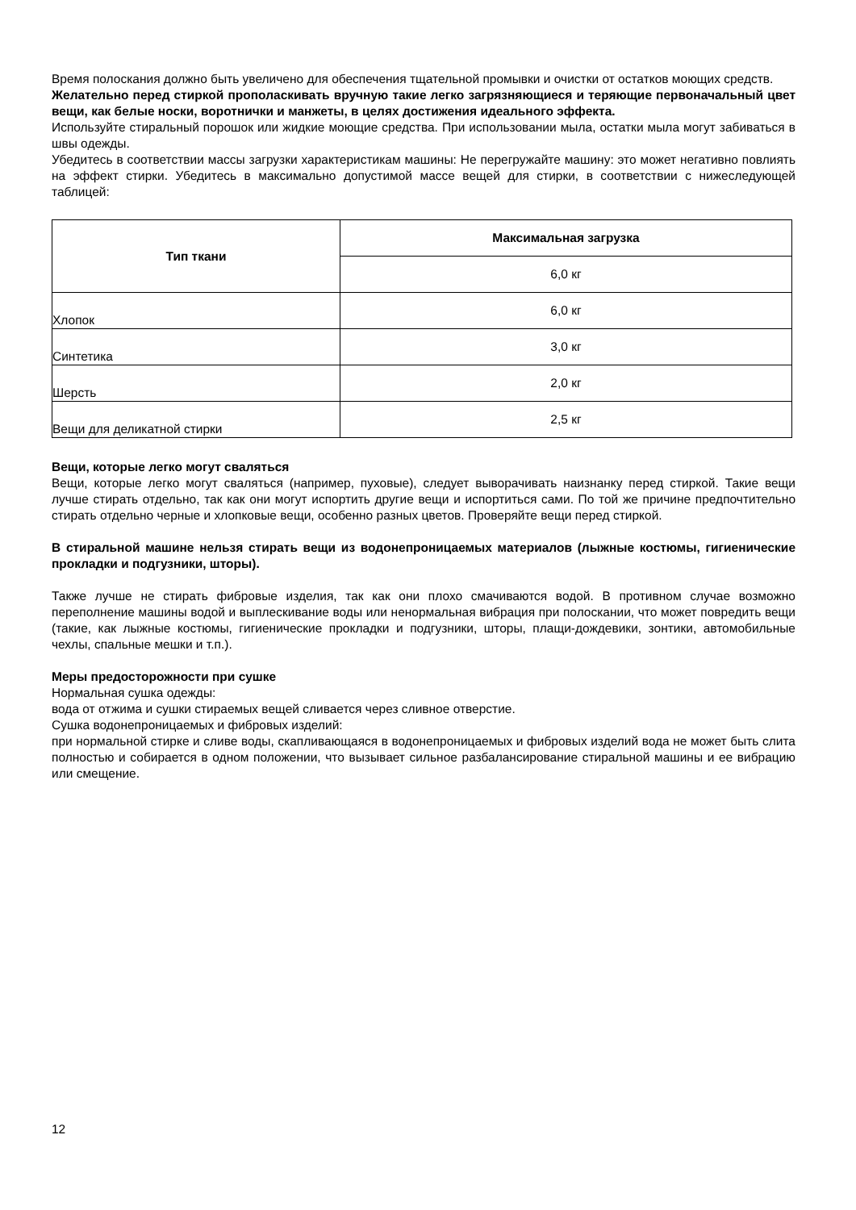Время полоскания должно быть увеличено для обеспечения тщательной промывки и очистки от остатков моющих средств.
Желательно перед стиркой прополаскивать вручную такие легко загрязняющиеся и теряющие первоначальный цвет вещи, как белые носки, воротнички и манжеты, в целях достижения идеального эффекта.
Используйте стиральный порошок или жидкие моющие средства. При использовании мыла, остатки мыла могут забиваться в швы одежды.
Убедитесь в соответствии массы загрузки характеристикам машины: Не перегружайте машину: это может негативно повлиять на эффект стирки. Убедитесь в максимально допустимой массе вещей для стирки, в соответствии с нижеследующей таблицей:
| Тип ткани | Максимальная загрузка |
| --- | --- |
| | 6,0 кг |
| Хлопок | 6,0 кг |
| Синтетика | 3,0 кг |
| Шерсть | 2,0 кг |
| Вещи для деликатной стирки | 2,5 кг |
Вещи, которые легко могут сваляться
Вещи, которые легко могут сваляться (например, пуховые), следует выворачивать наизнанку перед стиркой. Такие вещи лучше стирать отдельно, так как они могут испортить другие вещи и испортиться сами. По той же причине предпочтительно стирать отдельно черные и хлопковые вещи, особенно разных цветов. Проверяйте вещи перед стиркой.
В стиральной машине нельзя стирать вещи из водонепроницаемых материалов (лыжные костюмы, гигиенические прокладки и подгузники, шторы).
Также лучше не стирать фибровые изделия, так как они плохо смачиваются водой. В противном случае возможно переполнение машины водой и выплескивание воды или ненормальная вибрация при полоскании, что может повредить вещи (такие, как лыжные костюмы, гигиенические прокладки и подгузники, шторы, плащи-дождевики, зонтики, автомобильные чехлы, спальные мешки и т.п.).
Меры предосторожности при сушке
Нормальная сушка одежды:
вода от отжима и сушки стираемых вещей сливается через сливное отверстие.
Сушка водонепроницаемых и фибровых изделий:
при нормальной стирке и сливе воды, скапливающаяся в водонепроницаемых и фибровых изделий вода не может быть слита полностью и собирается в одном положении, что вызывает сильное разбалансирование стиральной машины и ее вибрацию или смещение.
12